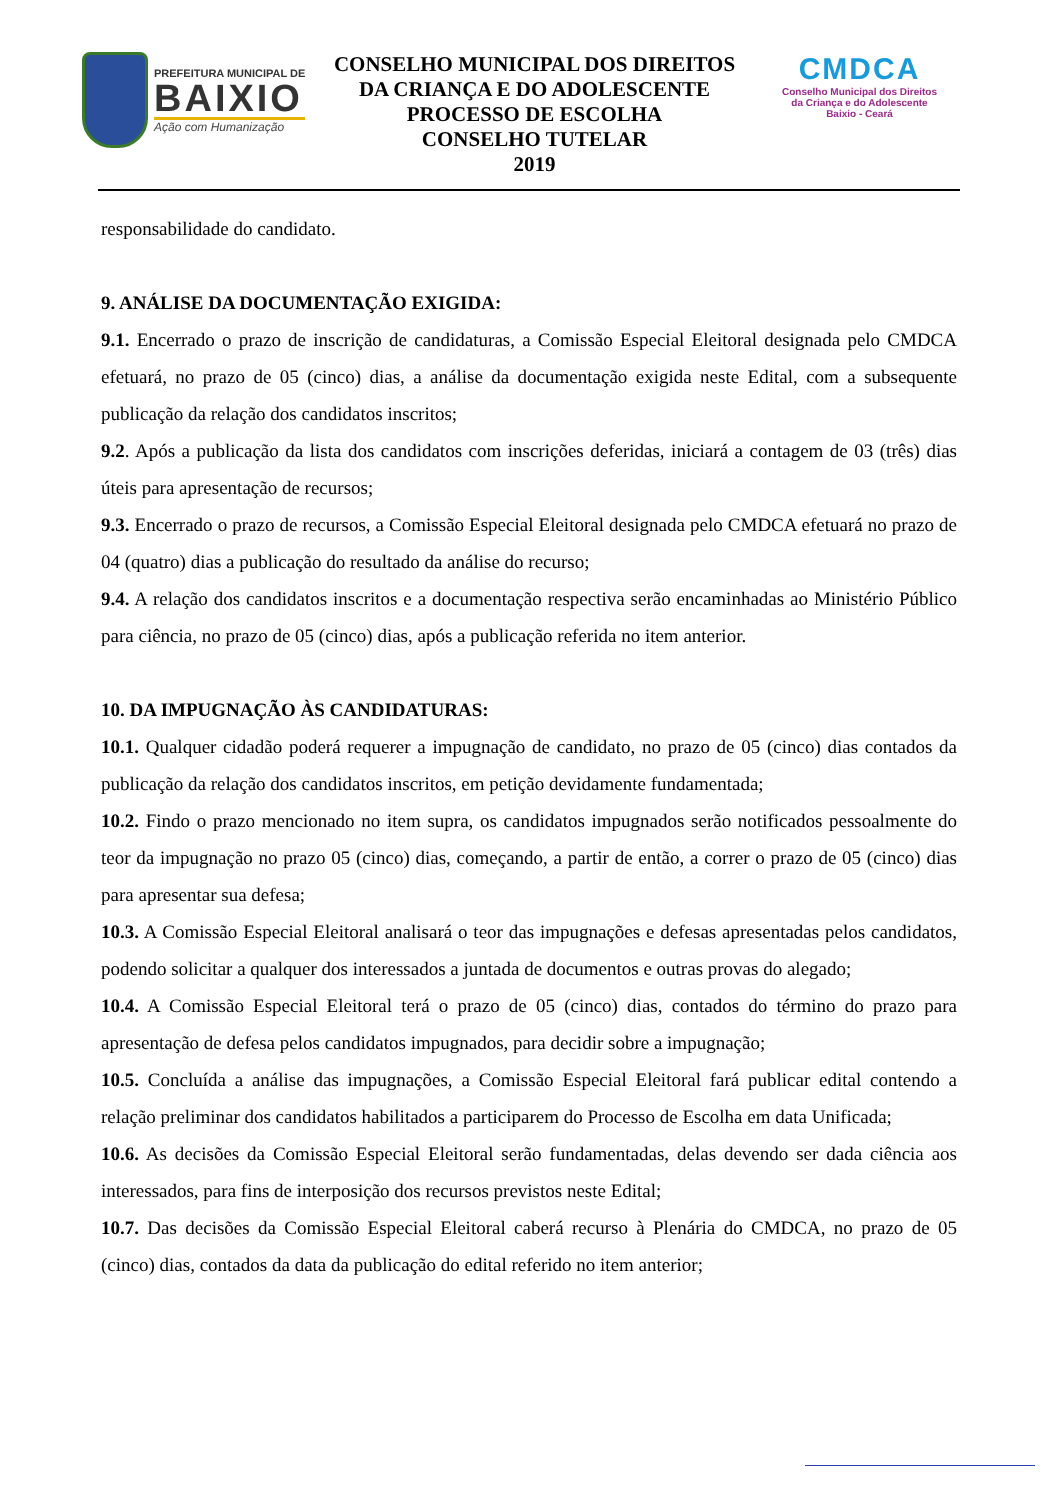PREFEITURA MUNICIPAL DE
BAIXIO
Ação com Humanização
CONSELHO MUNICIPAL DOS DIREITOS
DA CRIANÇA E DO ADOLESCENTE
PROCESSO DE ESCOLHA
CONSELHO TUTELAR
2019
CMDCA
Conselho Municipal dos Direitos
da Criança e do Adolescente
Baixio - Ceará
responsabilidade do candidato.
9. ANÁLISE DA DOCUMENTAÇÃO EXIGIDA:
9.1. Encerrado o prazo de inscrição de candidaturas, a Comissão Especial Eleitoral designada pelo CMDCA efetuará, no prazo de 05 (cinco) dias, a análise da documentação exigida neste Edital, com a subsequente publicação da relação dos candidatos inscritos;
9.2. Após a publicação da lista dos candidatos com inscrições deferidas, iniciará a contagem de 03 (três) dias úteis para apresentação de recursos;
9.3. Encerrado o prazo de recursos, a Comissão Especial Eleitoral designada pelo CMDCA efetuará no prazo de 04 (quatro) dias a publicação do resultado da análise do recurso;
9.4. A relação dos candidatos inscritos e a documentação respectiva serão encaminhadas ao Ministério Público para ciência, no prazo de 05 (cinco) dias, após a publicação referida no item anterior.
10. DA IMPUGNAÇÃO ÀS CANDIDATURAS:
10.1. Qualquer cidadão poderá requerer a impugnação de candidato, no prazo de 05 (cinco) dias contados da publicação da relação dos candidatos inscritos, em petição devidamente fundamentada;
10.2. Findo o prazo mencionado no item supra, os candidatos impugnados serão notificados pessoalmente do teor da impugnação no prazo 05 (cinco) dias, começando, a partir de então, a correr o prazo de 05 (cinco) dias para apresentar sua defesa;
10.3. A Comissão Especial Eleitoral analisará o teor das impugnações e defesas apresentadas pelos candidatos, podendo solicitar a qualquer dos interessados a juntada de documentos e outras provas do alegado;
10.4. A Comissão Especial Eleitoral terá o prazo de 05 (cinco) dias, contados do término do prazo para apresentação de defesa pelos candidatos impugnados, para decidir sobre a impugnação;
10.5. Concluída a análise das impugnações, a Comissão Especial Eleitoral fará publicar edital contendo a relação preliminar dos candidatos habilitados a participarem do Processo de Escolha em data Unificada;
10.6. As decisões da Comissão Especial Eleitoral serão fundamentadas, delas devendo ser dada ciência aos interessados, para fins de interposição dos recursos previstos neste Edital;
10.7. Das decisões da Comissão Especial Eleitoral caberá recurso à Plenária do CMDCA, no prazo de 05 (cinco) dias, contados da data da publicação do edital referido no item anterior;